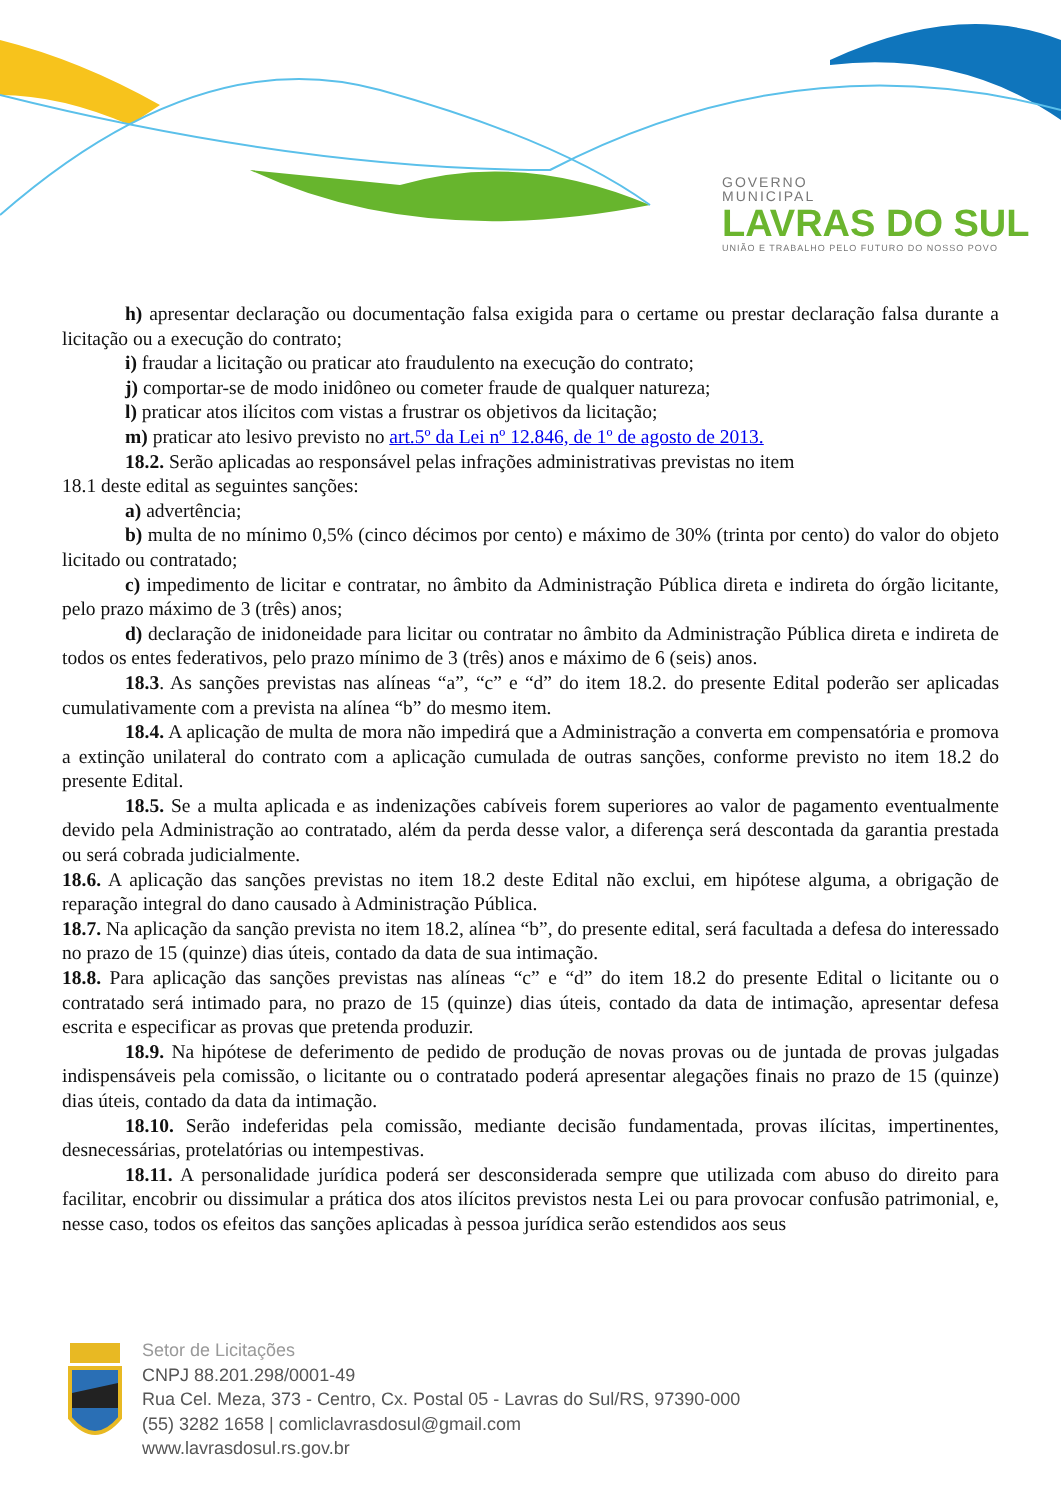GOVERNO
MUNICIPAL
LAVRAS DO SUL
UNIÃO E TRABALHO PELO FUTURO DO NOSSO POVO
h) apresentar declaração ou documentação falsa exigida para o certame ou prestar declaração falsa durante a licitação ou a execução do contrato;
i) fraudar a licitação ou praticar ato fraudulento na execução do contrato;
j) comportar-se de modo inidôneo ou cometer fraude de qualquer natureza;
l) praticar atos ilícitos com vistas a frustrar os objetivos da licitação;
m) praticar ato lesivo previsto no art.5º da Lei nº 12.846, de 1º de agosto de 2013.
18.2. Serão aplicadas ao responsável pelas infrações administrativas previstas no item
18.1 deste edital as seguintes sanções:
a) advertência;
b) multa de no mínimo 0,5% (cinco décimos por cento) e máximo de 30% (trinta por cento) do valor do objeto licitado ou contratado;
c) impedimento de licitar e contratar, no âmbito da Administração Pública direta e indireta do órgão licitante, pelo prazo máximo de 3 (três) anos;
d) declaração de inidoneidade para licitar ou contratar no âmbito da Administração Pública direta e indireta de todos os entes federativos, pelo prazo mínimo de 3 (três) anos e máximo de 6 (seis) anos.
18.3. As sanções previstas nas alíneas “a”, “c” e “d” do item 18.2. do presente Edital poderão ser aplicadas cumulativamente com a prevista na alínea “b” do mesmo item.
18.4. A aplicação de multa de mora não impedirá que a Administração a converta em compensatória e promova a extinção unilateral do contrato com a aplicação cumulada de outras sanções, conforme previsto no item 18.2 do presente Edital.
18.5. Se a multa aplicada e as indenizações cabíveis forem superiores ao valor de pagamento eventualmente devido pela Administração ao contratado, além da perda desse valor, a diferença será descontada da garantia prestada ou será cobrada judicialmente.
18.6. A aplicação das sanções previstas no item 18.2 deste Edital não exclui, em hipótese alguma, a obrigação de reparação integral do dano causado à Administração Pública.
18.7. Na aplicação da sanção prevista no item 18.2, alínea “b”, do presente edital, será facultada a defesa do interessado no prazo de 15 (quinze) dias úteis, contado da data de sua intimação.
18.8. Para aplicação das sanções previstas nas alíneas “c” e “d” do item 18.2 do presente Edital o licitante ou o contratado será intimado para, no prazo de 15 (quinze) dias úteis, contado da data de intimação, apresentar defesa escrita e especificar as provas que pretenda produzir.
18.9. Na hipótese de deferimento de pedido de produção de novas provas ou de juntada de provas julgadas indispensáveis pela comissão, o licitante ou o contratado poderá apresentar alegações finais no prazo de 15 (quinze) dias úteis, contado da data da intimação.
18.10. Serão indeferidas pela comissão, mediante decisão fundamentada, provas ilícitas, impertinentes, desnecessárias, protelatórias ou intempestivas.
18.11. A personalidade jurídica poderá ser desconsiderada sempre que utilizada com abuso do direito para facilitar, encobrir ou dissimular a prática dos atos ilícitos previstos nesta Lei ou para provocar confusão patrimonial, e, nesse caso, todos os efeitos das sanções aplicadas à pessoa jurídica serão estendidos aos seus
Setor de Licitações
CNPJ 88.201.298/0001-49
Rua Cel. Meza, 373 - Centro, Cx. Postal 05 - Lavras do Sul/RS, 97390-000
(55) 3282 1658 | comliclavrasdosul@gmail.com
www.lavrasdosul.rs.gov.br